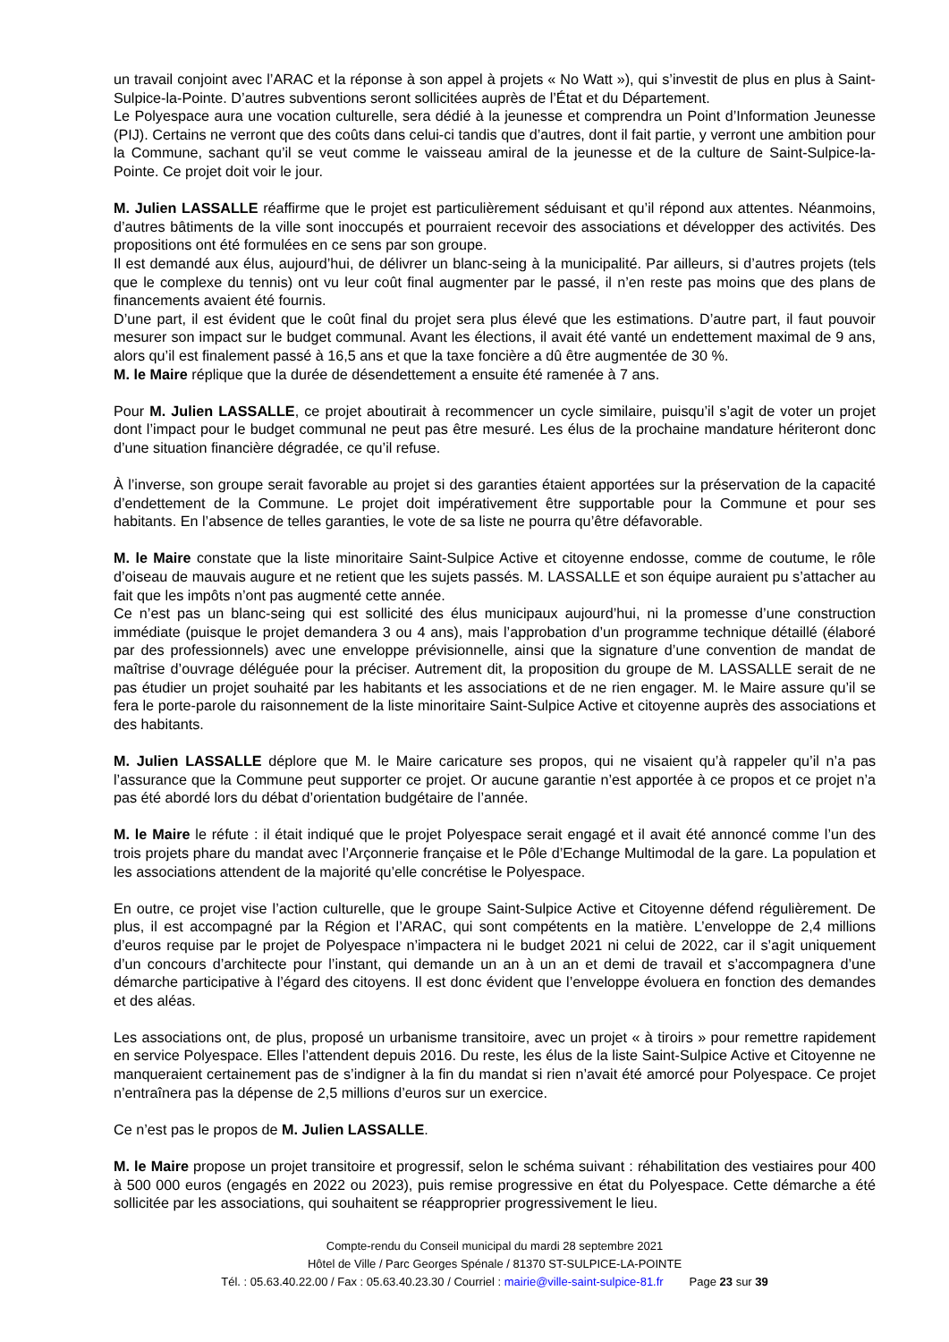un travail conjoint avec l’ARAC et la réponse à son appel à projets « No Watt »), qui s’investit de plus en plus à Saint-Sulpice-la-Pointe. D’autres subventions seront sollicitées auprès de l’État et du Département.
Le Polyespace aura une vocation culturelle, sera dédié à la jeunesse et comprendra un Point d’Information Jeunesse (PIJ). Certains ne verront que des coûts dans celui-ci tandis que d’autres, dont il fait partie, y verront une ambition pour la Commune, sachant qu’il se veut comme le vaisseau amiral de la jeunesse et de la culture de Saint-Sulpice-la-Pointe. Ce projet doit voir le jour.
M. Julien LASSALLE réaffirme que le projet est particulièrement séduisant et qu’il répond aux attentes. Néanmoins, d’autres bâtiments de la ville sont inoccupés et pourraient recevoir des associations et développer des activités. Des propositions ont été formulées en ce sens par son groupe.
Il est demandé aux élus, aujourd’hui, de délivrer un blanc-seing à la municipalité. Par ailleurs, si d’autres projets (tels que le complexe du tennis) ont vu leur coût final augmenter par le passé, il n’en reste pas moins que des plans de financements avaient été fournis.
D’une part, il est évident que le coût final du projet sera plus élevé que les estimations. D’autre part, il faut pouvoir mesurer son impact sur le budget communal. Avant les élections, il avait été vanté un endettement maximal de 9 ans, alors qu’il est finalement passé à 16,5 ans et que la taxe foncière a dû être augmentée de 30 %.
M. le Maire réplique que la durée de désendettement a ensuite été ramenée à 7 ans.
Pour M. Julien LASSALLE, ce projet aboutirait à recommencer un cycle similaire, puisqu’il s’agit de voter un projet dont l’impact pour le budget communal ne peut pas être mesuré. Les élus de la prochaine mandature hériteront donc d’une situation financière dégradée, ce qu’il refuse.
À l’inverse, son groupe serait favorable au projet si des garanties étaient apportées sur la préservation de la capacité d’endettement de la Commune. Le projet doit impérativement être supportable pour la Commune et pour ses habitants. En l’absence de telles garanties, le vote de sa liste ne pourra qu’être défavorable.
M. le Maire constate que la liste minoritaire Saint-Sulpice Active et citoyenne endosse, comme de coutume, le rôle d’oiseau de mauvais augure et ne retient que les sujets passés. M. LASSALLE et son équipe auraient pu s’attacher au fait que les impôts n’ont pas augmenté cette année.
Ce n’est pas un blanc-seing qui est sollicité des élus municipaux aujourd’hui, ni la promesse d’une construction immédiate (puisque le projet demandera 3 ou 4 ans), mais l’approbation d’un programme technique détaillé (élaboré par des professionnels) avec une enveloppe prévisionnelle, ainsi que la signature d’une convention de mandat de maîtrise d’ouvrage déléguée pour la préciser. Autrement dit, la proposition du groupe de M. LASSALLE serait de ne pas étudier un projet souhaité par les habitants et les associations et de ne rien engager. M. le Maire assure qu’il se fera le porte-parole du raisonnement de la liste minoritaire Saint-Sulpice Active et citoyenne auprès des associations et des habitants.
M. Julien LASSALLE déplore que M. le Maire caricature ses propos, qui ne visaient qu’à rappeler qu’il n’a pas l’assurance que la Commune peut supporter ce projet. Or aucune garantie n’est apportée à ce propos et ce projet n’a pas été abordé lors du débat d’orientation budgétaire de l’année.
M. le Maire le réfute : il était indiqué que le projet Polyespace serait engagé et il avait été annoncé comme l’un des trois projets phare du mandat avec l’Arçonnerie française et le Pôle d’Echange Multimodal de la gare. La population et les associations attendent de la majorité qu’elle concrétise le Polyespace.
En outre, ce projet vise l’action culturelle, que le groupe Saint-Sulpice Active et Citoyenne défend régulièrement. De plus, il est accompagné par la Région et l’ARAC, qui sont compétents en la matière. L’enveloppe de 2,4 millions d’euros requise par le projet de Polyespace n’impactera ni le budget 2021 ni celui de 2022, car il s’agit uniquement d’un concours d’architecte pour l’instant, qui demande un an à un an et demi de travail et s’accompagnera d’une démarche participative à l’égard des citoyens. Il est donc évident que l’enveloppe évoluera en fonction des demandes et des aléas.
Les associations ont, de plus, proposé un urbanisme transitoire, avec un projet « à tiroirs » pour remettre rapidement en service Polyespace. Elles l’attendent depuis 2016. Du reste, les élus de la liste Saint-Sulpice Active et Citoyenne ne manqueraient certainement pas de s’indigner à la fin du mandat si rien n’avait été amorcé pour Polyespace. Ce projet n’entraînera pas la dépense de 2,5 millions d’euros sur un exercice.
Ce n’est pas le propos de M. Julien LASSALLE.
M. le Maire propose un projet transitoire et progressif, selon le schéma suivant : réhabilitation des vestiaires pour 400 à 500 000 euros (engagés en 2022 ou 2023), puis remise progressive en état du Polyespace. Cette démarche a été sollicitée par les associations, qui souhaitent se réapproprier progressivement le lieu.
Compte-rendu du Conseil municipal du mardi 28 septembre 2021
Hôtel de Ville / Parc Georges Spénale / 81370 ST-SULPICE-LA-POINTE
Tél. : 05.63.40.22.00 / Fax : 05.63.40.23.30 / Courriel : mairie@ville-saint-sulpice-81.fr Page 23 sur 39